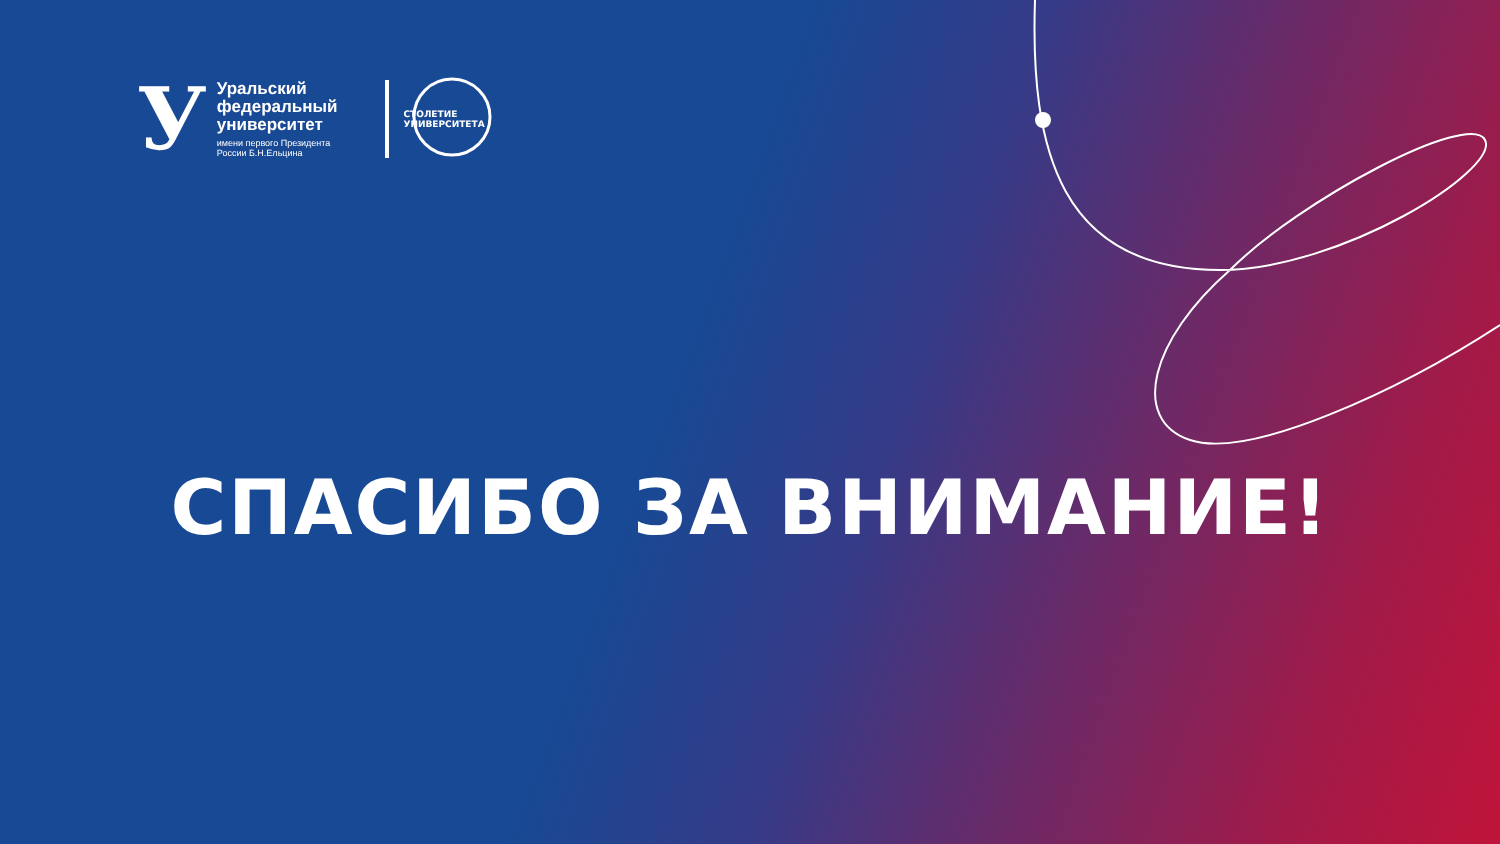У
Уральский
федеральный
университет
имени первого Президента
России Б.Н.Ельцина
СТОЛЕТИЕ УНИВЕРСИТЕТА
СПАСИБО ЗА ВНИМАНИЕ!